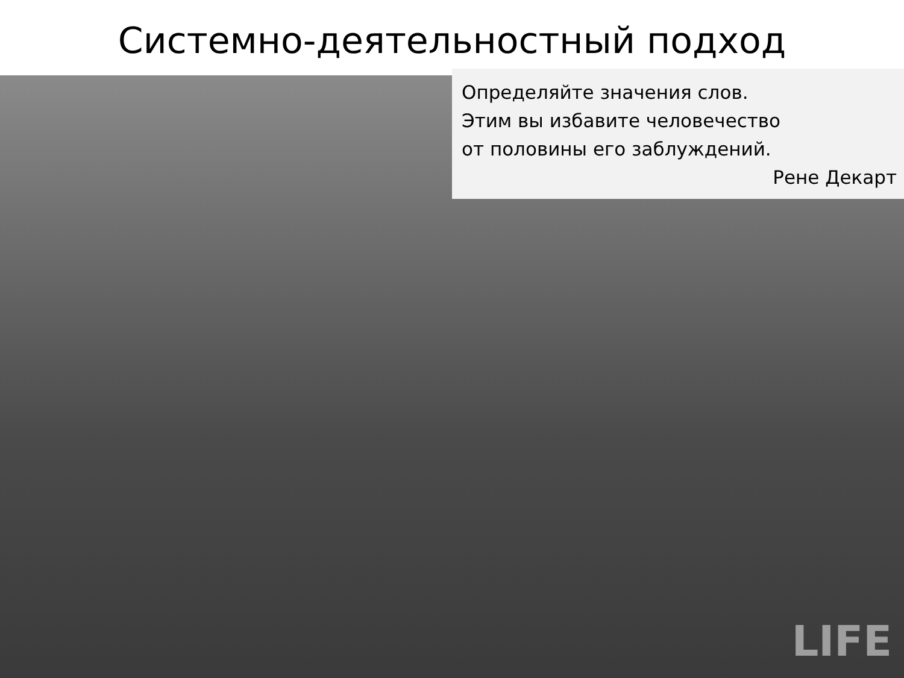Системно-деятельностный подход
LIFE
Определяйте значения слов.
Этим вы избавите человечество
от половины его заблуждений.
Рене Декарт